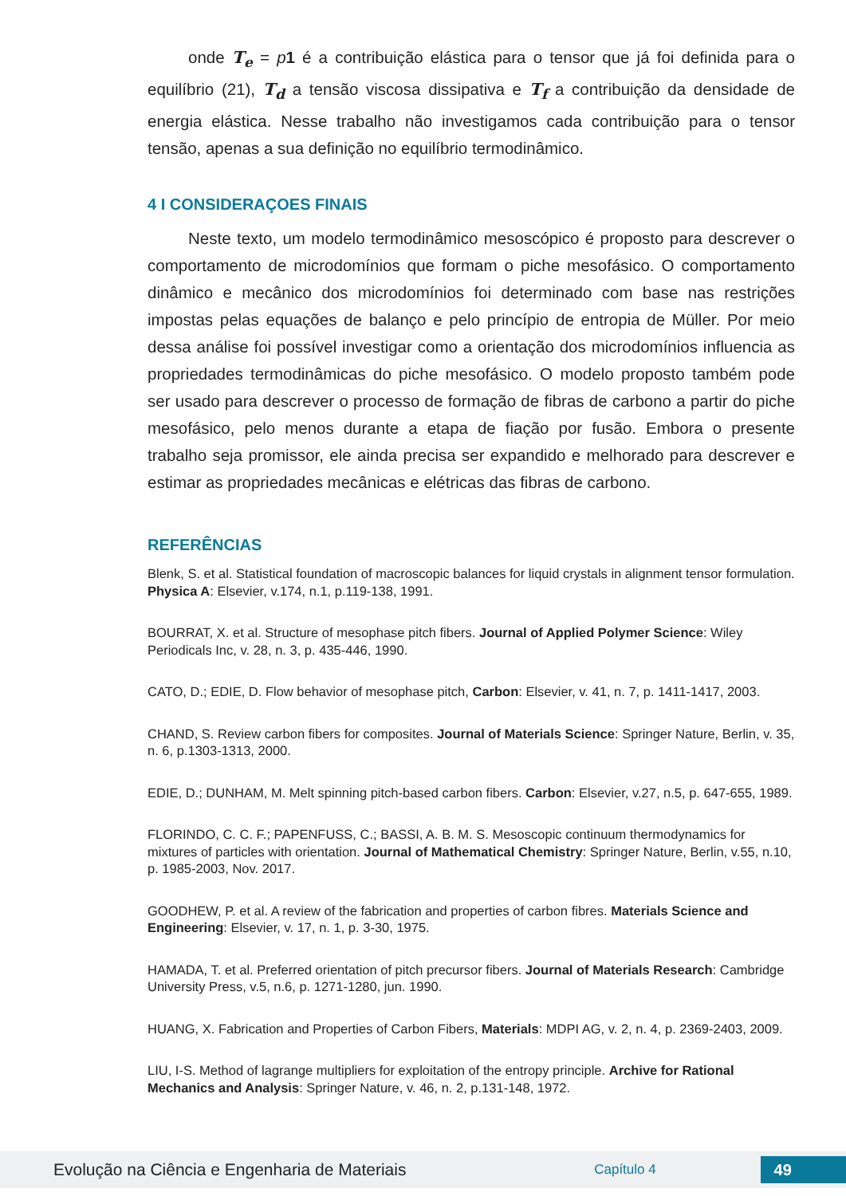onde T<sub>e</sub> = p 1 é a contribuição elástica para o tensor que já foi definida para o equilíbrio (21), T<sub>d</sub> a tensão viscosa dissipativa e T<sub>f</sub> a contribuição da densidade de energia elástica. Nesse trabalho não investigamos cada contribuição para o tensor tensão, apenas a sua definição no equilíbrio termodinâmico.
4 I CONSIDERAÇOES FINAIS
Neste texto, um modelo termodinâmico mesoscópico é proposto para descrever o comportamento de microdomínios que formam o piche mesofásico. O comportamento dinâmico e mecânico dos microdomínios foi determinado com base nas restrições impostas pelas equações de balanço e pelo princípio de entropia de Müller. Por meio dessa análise foi possível investigar como a orientação dos microdomínios influencia as propriedades termodinâmicas do piche mesofásico. O modelo proposto também pode ser usado para descrever o processo de formação de fibras de carbono a partir do piche mesofásico, pelo menos durante a etapa de fiação por fusão. Embora o presente trabalho seja promissor, ele ainda precisa ser expandido e melhorado para descrever e estimar as propriedades mecânicas e elétricas das fibras de carbono.
REFERÊNCIAS
Blenk, S. et al. Statistical foundation of macroscopic balances for liquid crystals in alignment tensor formulation. Physica A: Elsevier, v.174, n.1, p.119-138, 1991.
BOURRAT, X. et al. Structure of mesophase pitch fibers. Journal of Applied Polymer Science: Wiley Periodicals Inc, v. 28, n. 3, p. 435-446, 1990.
CATO, D.; EDIE, D. Flow behavior of mesophase pitch, Carbon: Elsevier, v. 41, n. 7, p. 1411-1417, 2003.
CHAND, S. Review carbon fibers for composites. Journal of Materials Science: Springer Nature, Berlin, v. 35, n. 6, p.1303-1313, 2000.
EDIE, D.; DUNHAM, M. Melt spinning pitch-based carbon fibers. Carbon: Elsevier, v.27, n.5, p. 647-655, 1989.
FLORINDO, C. C. F.; PAPENFUSS, C.; BASSI, A. B. M. S. Mesoscopic continuum thermodynamics for mixtures of particles with orientation. Journal of Mathematical Chemistry: Springer Nature, Berlin, v.55, n.10, p. 1985-2003, Nov. 2017.
GOODHEW, P. et al. A review of the fabrication and properties of carbon fibres. Materials Science and Engineering: Elsevier, v. 17, n. 1, p. 3-30, 1975.
HAMADA, T. et al. Preferred orientation of pitch precursor fibers. Journal of Materials Research: Cambridge University Press, v.5, n.6, p. 1271-1280, jun. 1990.
HUANG, X. Fabrication and Properties of Carbon Fibers, Materials: MDPI AG, v. 2, n. 4, p. 2369-2403, 2009.
LIU, I-S. Method of lagrange multipliers for exploitation of the entropy principle. Archive for Rational Mechanics and Analysis: Springer Nature, v. 46, n. 2, p.131-148, 1972.
Evolução na Ciência e Engenharia de Materiais
Capítulo 4
49